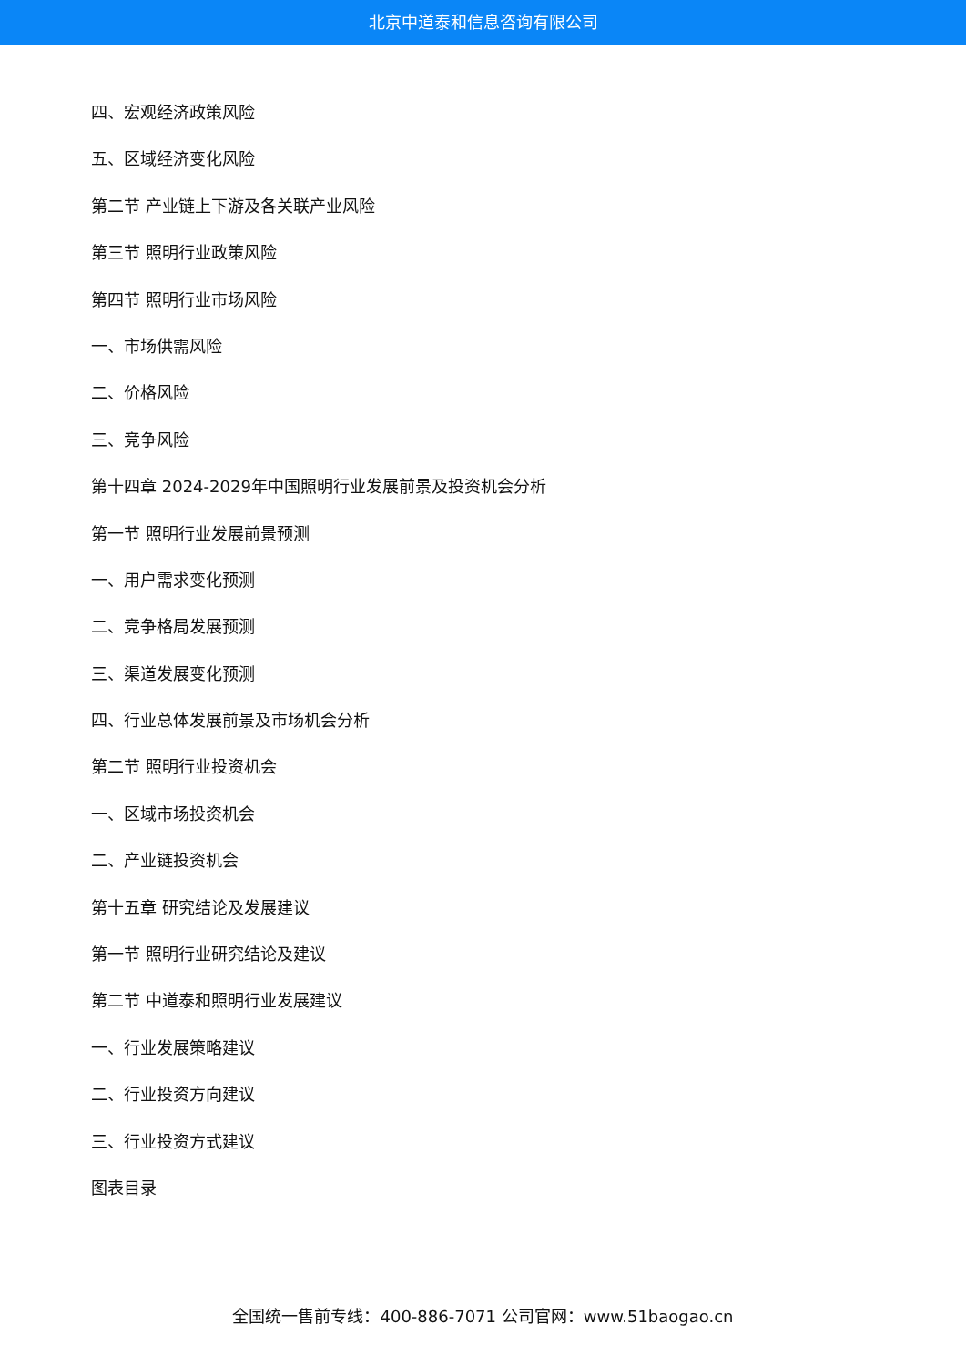北京中道泰和信息咨询有限公司
四、宏观经济政策风险
五、区域经济变化风险
第二节 产业链上下游及各关联产业风险
第三节 照明行业政策风险
第四节 照明行业市场风险
一、市场供需风险
二、价格风险
三、竞争风险
第十四章 2024-2029年中国照明行业发展前景及投资机会分析
第一节 照明行业发展前景预测
一、用户需求变化预测
二、竞争格局发展预测
三、渠道发展变化预测
四、行业总体发展前景及市场机会分析
第二节 照明行业投资机会
一、区域市场投资机会
二、产业链投资机会
第十五章 研究结论及发展建议
第一节 照明行业研究结论及建议
第二节 中道泰和照明行业发展建议
一、行业发展策略建议
二、行业投资方向建议
三、行业投资方式建议
图表目录
全国统一售前专线：400-886-7071 公司官网：www.51baogao.cn